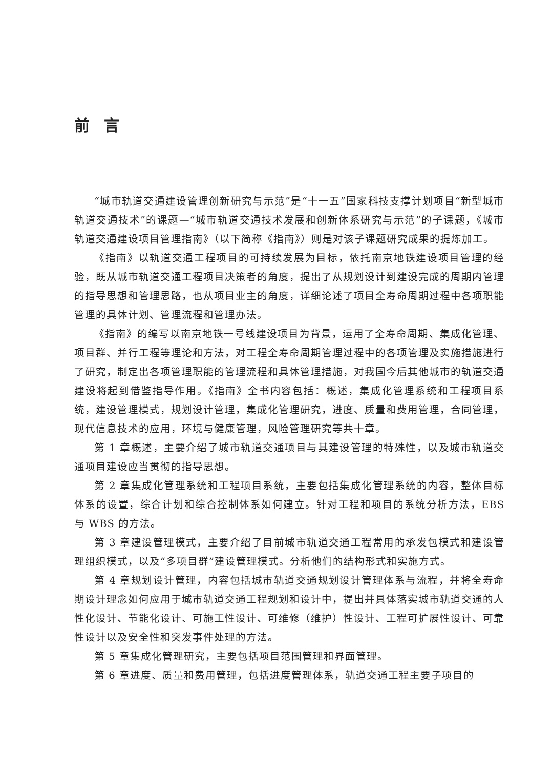前言
“城市轨道交通建设管理创新研究与示范”是“十一五”国家科技支撑计划项目“新型城市轨道交通技术”的课题—“城市轨道交通技术发展和创新体系研究与示范”的子课题，《城市轨道交通建设项目管理指南》（以下简称《指南》）则是对该子课题研究成果的提炼加工。
《指南》以轨道交通工程项目的可持续发展为目标，依托南京地铁建设项目管理的经验，既从城市轨道交通工程项目决策者的角度，提出了从规划设计到建设完成的周期内管理的指导思想和管理思路，也从项目业主的角度，详细论述了项目全寿命周期过程中各项职能管理的具体计划、管理流程和管理办法。
《指南》的编写以南京地铁一号线建设项目为背景，运用了全寿命周期、集成化管理、项目群、并行工程等理论和方法，对工程全寿命周期管理过程中的各项管理及实施措施进行了研究，制定出各项管理职能的管理流程和具体管理措施，对我国今后其他城市的轨道交通建设将起到借鉴指导作用。《指南》全书内容包括：概述，集成化管理系统和工程项目系统，建设管理模式，规划设计管理，集成化管理研究，进度、质量和费用管理，合同管理，现代信息技术的应用，环境与健康管理，风险管理研究等共十章。
第 1 章概述，主要介绍了城市轨道交通项目与其建设管理的特殊性，以及城市轨道交通项目建设应当贯彻的指导思想。
第 2 章集成化管理系统和工程项目系统，主要包括集成化管理系统的内容，整体目标体系的设置，综合计划和综合控制体系如何建立。针对工程和项目的系统分析方法，EBS 与 WBS 的方法。
第 3 章建设管理模式，主要介绍了目前城市轨道交通工程常用的承发包模式和建设管理组织模式，以及“多项目群”建设管理模式。分析他们的结构形式和实施方式。
第 4 章规划设计管理，内容包括城市轨道交通规划设计管理体系与流程，并将全寿命期设计理念如何应用于城市轨道交通工程规划和设计中，提出并具体落实城市轨道交通的人性化设计、节能化设计、可施工性设计、可维修（维护）性设计、工程可扩展性设计、可靠性设计以及安全性和突发事件处理的方法。
第 5 章集成化管理研究，主要包括项目范围管理和界面管理。
第 6 章进度、质量和费用管理，包括进度管理体系，轨道交通工程主要子项目的